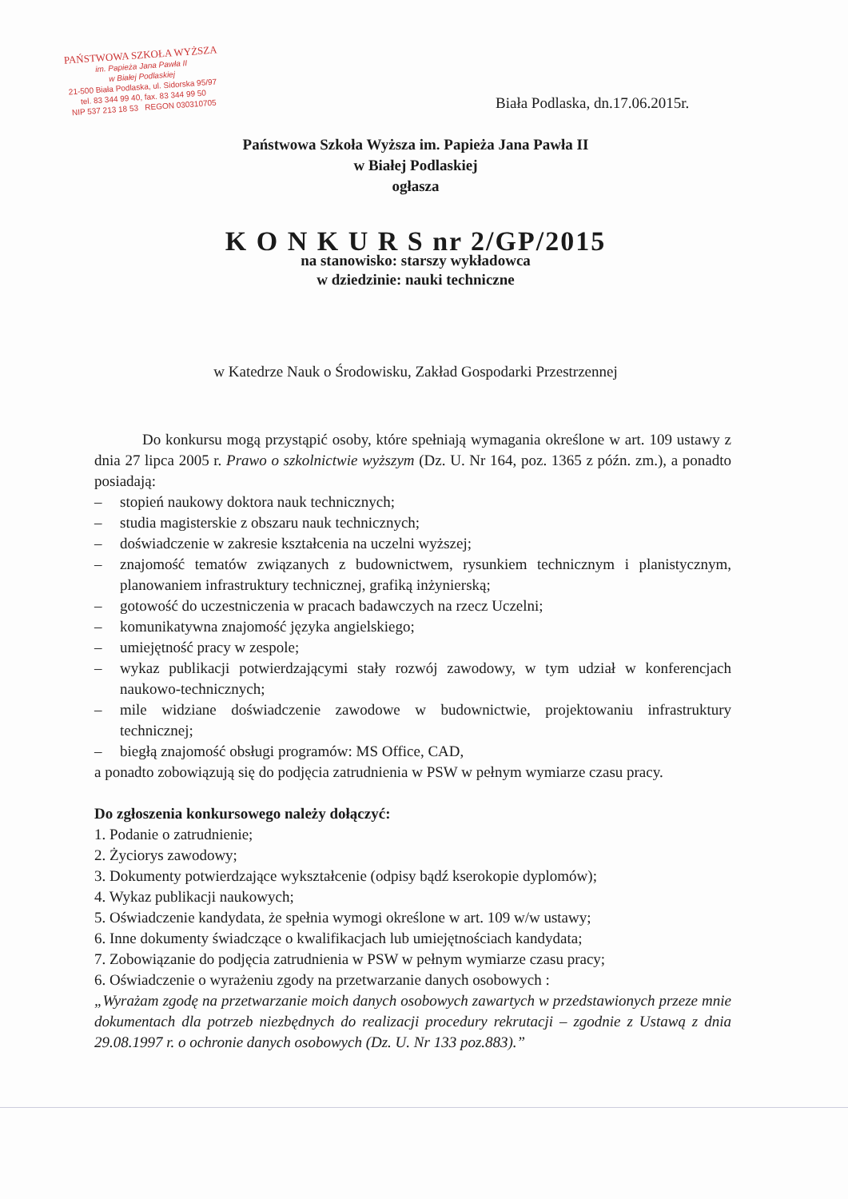PAŃSTWOWA SZKOŁA WYŻSZA
im. Papieża Jana Pawła II
w Białej Podlaskiej
21-500 Biała Podlaska, ul. Sidorska 95/97
tel. 83 344 99 40, fax. 83 344 99 50
NIP 537 213 18 53 REGON 030310705
Biała Podlaska, dn.17.06.2015r.
Państwowa Szkoła Wyższa im. Papieża Jana Pawła II
w Białej Podlaskiej
ogłasza
K O N K U R S nr 2/GP/2015
na stanowisko: starszy wykładowca
w dziedzinie: nauki techniczne
w Katedrze Nauk o Środowisku, Zakład Gospodarki Przestrzennej
Do konkursu mogą przystąpić osoby, które spełniają wymagania określone w art. 109 ustawy z dnia 27 lipca 2005 r. Prawo o szkolnictwie wyższym (Dz. U. Nr 164, poz. 1365 z późn. zm.), a ponadto posiadają:
– stopień naukowy doktora nauk technicznych;
– studia magisterskie z obszaru nauk technicznych;
– doświadczenie w zakresie kształcenia na uczelni wyższej;
– znajomość tematów związanych z budownictwem, rysunkiem technicznym i planistycznym, planowaniem infrastruktury technicznej, grafiką inżynierską;
– gotowość do uczestniczenia w pracach badawczych na rzecz Uczelni;
– komunikatywna znajomość języka angielskiego;
– umiejętność pracy w zespole;
– wykaz publikacji potwierdzającymi stały rozwój zawodowy, w tym udział w konferencjach naukowo-technicznych;
– mile widziane doświadczenie zawodowe w budownictwie, projektowaniu infrastruktury technicznej;
– biegłą znajomość obsługi programów: MS Office, CAD,
a ponadto zobowiązują się do podjęcia zatrudnienia w PSW w pełnym wymiarze czasu pracy.
Do zgłoszenia konkursowego należy dołączyć:
1. Podanie o zatrudnienie;
2. Życiorys zawodowy;
3. Dokumenty potwierdzające wykształcenie (odpisy bądź kserokopie dyplomów);
4. Wykaz publikacji naukowych;
5. Oświadczenie kandydata, że spełnia wymogi określone w art. 109 w/w ustawy;
6. Inne dokumenty świadczące o kwalifikacjach lub umiejętnościach kandydata;
7. Zobowiązanie do podjęcia zatrudnienia w PSW w pełnym wymiarze czasu pracy;
6. Oświadczenie o wyrażeniu zgody na przetwarzanie danych osobowych :
„Wyrażam zgodę na przetwarzanie moich danych osobowych zawartych w przedstawionych przeze mnie dokumentach dla potrzeb niezbędnych do realizacji procedury rekrutacji – zgodnie z Ustawą z dnia 29.08.1997 r. o ochronie danych osobowych (Dz. U. Nr 133 poz.883).”